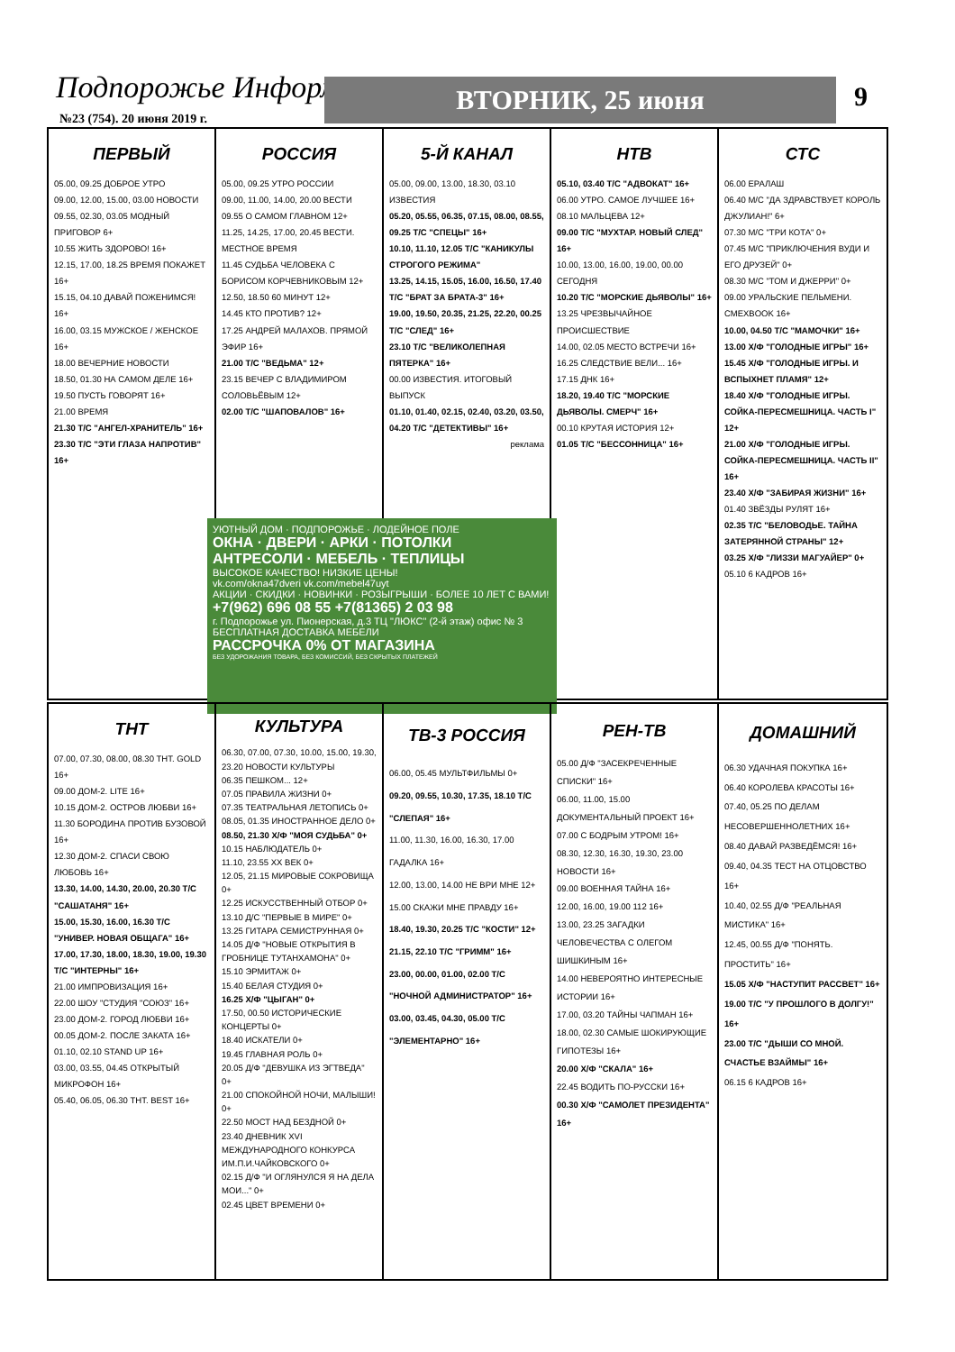Подпорожье Информ
№23 (754). 20 июня 2019 г.
ВТОРНИК, 25 июня 9
ПЕРВЫЙ
05.00, 09.25 ДОБРОЕ УТРО
09.00, 12.00, 15.00, 03.00 НОВОСТИ
09.55, 02.30, 03.05 МОДНЫЙ ПРИГОВОР 6+
10.55 ЖИТЬ ЗДОРОВО! 16+
12.15, 17.00, 18.25 ВРЕМЯ ПОКАЖЕТ 16+
15.15, 04.10 ДАВАЙ ПОЖЕНИМСЯ! 16+
16.00, 03.15 МУЖСКОЕ / ЖЕНСКОЕ 16+
18.00 ВЕЧЕРНИЕ НОВОСТИ
18.50, 01.30 НА САМОМ ДЕЛЕ 16+
19.50 ПУСТЬ ГОВОРЯТ 16+
21.00 ВРЕМЯ
21.30 Т/С "АНГЕЛ-ХРАНИТЕЛЬ" 16+
23.30 Т/С "ЭТИ ГЛАЗА НАПРОТИВ" 16+
РОССИЯ
05.00, 09.25 УТРО РОССИИ
09.00, 11.00, 14.00, 20.00 ВЕСТИ
09.55 О САМОМ ГЛАВНОМ 12+
11.25, 14.25, 17.00, 20.45 ВЕСТИ. МЕСТНОЕ ВРЕМЯ
11.45 СУДЬБА ЧЕЛОВЕКА С БОРИСОМ КОРЧЕВНИКОВЫМ 12+
12.50, 18.50 60 МИНУТ 12+
14.45 КТО ПРОТИВ? 12+
17.25 АНДРЕЙ МАЛАХОВ. ПРЯМОЙ ЭФИР 16+
21.00 Т/С "ВЕДЬМА" 12+
23.15 ВЕЧЕР С ВЛАДИМИРОМ СОЛОВЬЁВЫМ 12+
02.00 Т/С "ШАПОВАЛОВ" 16+
5-Й КАНАЛ
05.00, 09.00, 13.00, 18.30, 03.10 ИЗВЕСТИЯ
05.20, 05.55, 06.35, 07.15, 08.00, 08.55, 09.25 Т/С "СПЕЦЫ" 16+
10.10, 11.10, 12.05 Т/С "КАНИКУЛЫ СТРОГОГО РЕЖИМА"
13.25, 14.15, 15.05, 16.00, 16.50, 17.40 Т/С "БРАТ ЗА БРАТА-3" 16+
19.00, 19.50, 20.35, 21.25, 22.20, 00.25 Т/С "СЛЕД" 16+
23.10 Т/С "ВЕЛИКОЛЕПНАЯ ПЯТЕРКА" 16+
00.00 ИЗВЕСТИЯ. ИТОГОВЫЙ ВЫПУСК
01.10, 01.40, 02.15, 02.40, 03.20, 03.50, 04.20 Т/С "ДЕТЕКТИВЫ" 16+
реклама
НТВ
05.10, 03.40 Т/С "АДВОКАТ" 16+
06.00 УТРО. САМОЕ ЛУЧШЕЕ 16+
08.10 МАЛЬЦЕВА 12+
09.00 Т/С "МУХТАР. НОВЫЙ СЛЕД" 16+
10.00, 13.00, 16.00, 19.00, 00.00 СЕГОДНЯ
10.20 Т/С "МОРСКИЕ ДЬЯВОЛЫ" 16+
13.25 ЧРЕЗВЫЧАЙНОЕ ПРОИСШЕСТВИЕ
14.00, 02.05 МЕСТО ВСТРЕЧИ 16+
16.25 СЛЕДСТВИЕ ВЕЛИ... 16+
17.15 ДНК 16+
18.20, 19.40 Т/С "МОРСКИЕ ДЬЯВОЛЫ. СМЕРЧ" 16+
00.10 КРУТАЯ ИСТОРИЯ 12+
01.05 Т/С "БЕССОННИЦА" 16+
СТС
06.00 ЕРАЛАШ
06.40 М/С "ДА ЗДРАВСТВУЕТ КОРОЛЬ ДЖУЛИАН!" 6+
07.30 М/С "ТРИ КОТА" 0+
07.45 М/С "ПРИКЛЮЧЕНИЯ ВУДИ И ЕГО ДРУЗЕЙ" 0+
08.30 М/С "ТОМ И ДЖЕРРИ" 0+
09.00 УРАЛЬСКИЕ ПЕЛЬМЕНИ. СМЕХBOOK 16+
10.00, 04.50 Т/С "МАМОЧКИ" 16+
13.00 Х/Ф "ГОЛОДНЫЕ ИГРЫ" 16+
15.45 Х/Ф "ГОЛОДНЫЕ ИГРЫ. И ВСПЫХНЕТ ПЛАМЯ" 12+
18.40 Х/Ф "ГОЛОДНЫЕ ИГРЫ. СОЙКА-ПЕРЕСМЕШНИЦА. ЧАСТЬ I" 12+
21.00 Х/Ф "ГОЛОДНЫЕ ИГРЫ. СОЙКА-ПЕРЕСМЕШНИЦА. ЧАСТЬ II" 16+
23.40 Х/Ф "ЗАБИРАЯ ЖИЗНИ" 16+
01.40 ЗВЁЗДЫ РУЛЯТ 16+
02.35 Т/С "БЕЛОВОДЬЕ. ТАЙНА ЗАТЕРЯННОЙ СТРАНЫ" 12+
03.25 Х/Ф "ЛИЗЗИ МАГУАЙЕР" 0+
05.10 6 КАДРОВ 16+
УЮТНЫЙ ДОМ · ПОДПОРОЖЬЕ · ЛОДЕЙНОЕ ПОЛЕ
ОКНА · ДВЕРИ · АРКИ · ПОТОЛКИ
АНТРЕСОЛИ · МЕБЕЛЬ · ТЕПЛИЦЫ
ВЫСОКОЕ КАЧЕСТВО! НИЗКИЕ ЦЕНЫ!
vk.com/okna47dveri vk.com/mebel47uyt
АКЦИИ · СКИДКИ · НОВИНКИ · РОЗЫГРЫШИ · БОЛЕЕ 10 ЛЕТ С ВАМИ!
+7(962) 696 08 55 +7(81365) 2 03 98
г. Подпорожье ул. Пионерская, д.3 ТЦ "ЛЮКС" (2-й этаж) офис № 3
БЕСПЛАТНАЯ ДОСТАВКА МЕБЕЛИ
РАССРОЧКА 0% ОТ МАГАЗИНА
БЕЗ УДОРОЖАНИЯ ТОВАРА, БЕЗ КОМИССИЙ, БЕЗ СКРЫТЫХ ПЛАТЕЖЕЙ
ТНТ
07.00, 07.30, 08.00, 08.30 ТНТ. GOLD 16+
09.00 ДОМ-2. LITE 16+
10.15 ДОМ-2. ОСТРОВ ЛЮБВИ 16+
11.30 БОРОДИНА ПРОТИВ БУЗОВОЙ 16+
12.30 ДОМ-2. СПАСИ СВОЮ ЛЮБОВЬ 16+
13.30, 14.00, 14.30, 20.00, 20.30 Т/С "САШАТАНЯ" 16+
15.00, 15.30, 16.00, 16.30 Т/С "УНИВЕР. НОВАЯ ОБЩАГА" 16+
17.00, 17.30, 18.00, 18.30, 19.00, 19.30 Т/С "ИНТЕРНЫ" 16+
21.00 ИМПРОВИЗАЦИЯ 16+
22.00 ШОУ "СТУДИЯ "СОЮЗ" 16+
23.00 ДОМ-2. ГОРОД ЛЮБВИ 16+
00.05 ДОМ-2. ПОСЛЕ ЗАКАТА 16+
01.10, 02.10 STAND UP 16+
03.00, 03.55, 04.45 ОТКРЫТЫЙ МИКРОФОН 16+
05.40, 06.05, 06.30 ТНТ. BEST 16+
КУЛЬТУРА
06.30, 07.00, 07.30, 10.00, 15.00, 19.30, 23.20 НОВОСТИ КУЛЬТУРЫ
06.35 ПЕШКОМ... 12+
07.05 ПРАВИЛА ЖИЗНИ 0+
07.35 ТЕАТРАЛЬНАЯ ЛЕТОПИСЬ 0+
08.05, 01.35 ИНОСТРАННОЕ ДЕЛО 0+
08.50, 21.30 Х/Ф "МОЯ СУДЬБА" 0+
10.15 НАБЛЮДАТЕЛЬ 0+
11.10, 23.55 ХХ ВЕК 0+
12.05, 21.15 МИРОВЫЕ СОКРОВИЩА 0+
12.25 ИСКУССТВЕННЫЙ ОТБОР 0+
13.10 Д/С "ПЕРВЫЕ В МИРЕ" 0+
13.25 ГИТАРА СЕМИСТРУННАЯ 0+
14.05 Д/Ф "НОВЫЕ ОТКРЫТИЯ В ГРОБНИЦЕ ТУТАНХАМОНА" 0+
15.10 ЭРМИТАЖ 0+
15.40 БЕЛАЯ СТУДИЯ 0+
16.25 Х/Ф "ЦЫГАН" 0+
17.50, 00.50 ИСТОРИЧЕСКИЕ КОНЦЕРТЫ 0+
18.40 ИСКАТЕЛИ 0+
19.45 ГЛАВНАЯ РОЛЬ 0+
20.05 Д/Ф "ДЕВУШКА ИЗ ЭГТВЕДА" 0+
21.00 СПОКОЙНОЙ НОЧИ, МАЛЫШИ! 0+
22.50 МОСТ НАД БЕЗДНОЙ 0+
23.40 ДНЕВНИК XVI МЕЖДУНАРОДНОГО КОНКУРСА ИМ.П.И.ЧАЙКОВСКОГО 0+
02.15 Д/Ф "И ОГЛЯНУЛСЯ Я НА ДЕЛА МОИ..." 0+
02.45 ЦВЕТ ВРЕМЕНИ 0+
ТВ-3 РОССИЯ
06.00, 05.45 МУЛЬТФИЛЬМЫ 0+
09.20, 09.55, 10.30, 17.35, 18.10 Т/С "СЛЕПАЯ" 16+
11.00, 11.30, 16.00, 16.30, 17.00 ГАДАЛКА 16+
12.00, 13.00, 14.00 НЕ ВРИ МНЕ 12+
15.00 СКАЖИ МНЕ ПРАВДУ 16+
18.40, 19.30, 20.25 Т/С "КОСТИ" 12+
21.15, 22.10 Т/С "ГРИММ" 16+
23.00, 00.00, 01.00, 02.00 Т/С "НОЧНОЙ АДМИНИСТРАТОР" 16+
03.00, 03.45, 04.30, 05.00 Т/С "ЭЛЕМЕНТАРНО" 16+
РЕН-ТВ
05.00 Д/Ф "ЗАСЕКРЕЧЕННЫЕ СПИСКИ" 16+
06.00, 11.00, 15.00 ДОКУМЕНТАЛЬНЫЙ ПРОЕКТ 16+
07.00 С БОДРЫМ УТРОМ! 16+
08.30, 12.30, 16.30, 19.30, 23.00 НОВОСТИ 16+
09.00 ВОЕННАЯ ТАЙНА 16+
12.00, 16.00, 19.00 112 16+
13.00, 23.25 ЗАГАДКИ ЧЕЛОВЕЧЕСТВА С ОЛЕГОМ ШИШКИНЫМ 16+
14.00 НЕВЕРОЯТНО ИНТЕРЕСНЫЕ ИСТОРИИ 16+
17.00, 03.20 ТАЙНЫ ЧАПМАН 16+
18.00, 02.30 САМЫЕ ШОКИРУЮЩИЕ ГИПОТЕЗЫ 16+
20.00 Х/Ф "СКАЛА" 16+
22.45 ВОДИТЬ ПО-РУССКИ 16+
00.30 Х/Ф "САМОЛЕТ ПРЕЗИДЕНТА" 16+
ДОМАШНИЙ
06.30 УДАЧНАЯ ПОКУПКА 16+
06.40 КОРОЛЕВА КРАСОТЫ 16+
07.40, 05.25 ПО ДЕЛАМ НЕСОВЕРШЕННОЛЕТНИХ 16+
08.40 ДАВАЙ РАЗВЕДЁМСЯ! 16+
09.40, 04.35 ТЕСТ НА ОТЦОВСТВО 16+
10.40, 02.55 Д/Ф "РЕАЛЬНАЯ МИСТИКА" 16+
12.45, 00.55 Д/Ф "ПОНЯТЬ. ПРОСТИТЬ" 16+
15.05 Х/Ф "НАСТУПИТ РАССВЕТ" 16+
19.00 Т/С "У ПРОШЛОГО В ДОЛГУ!" 16+
23.00 Т/С "ДЫШИ СО МНОЙ. СЧАСТЬЕ ВЗАЙМЫ" 16+
06.15 6 КАДРОВ 16+